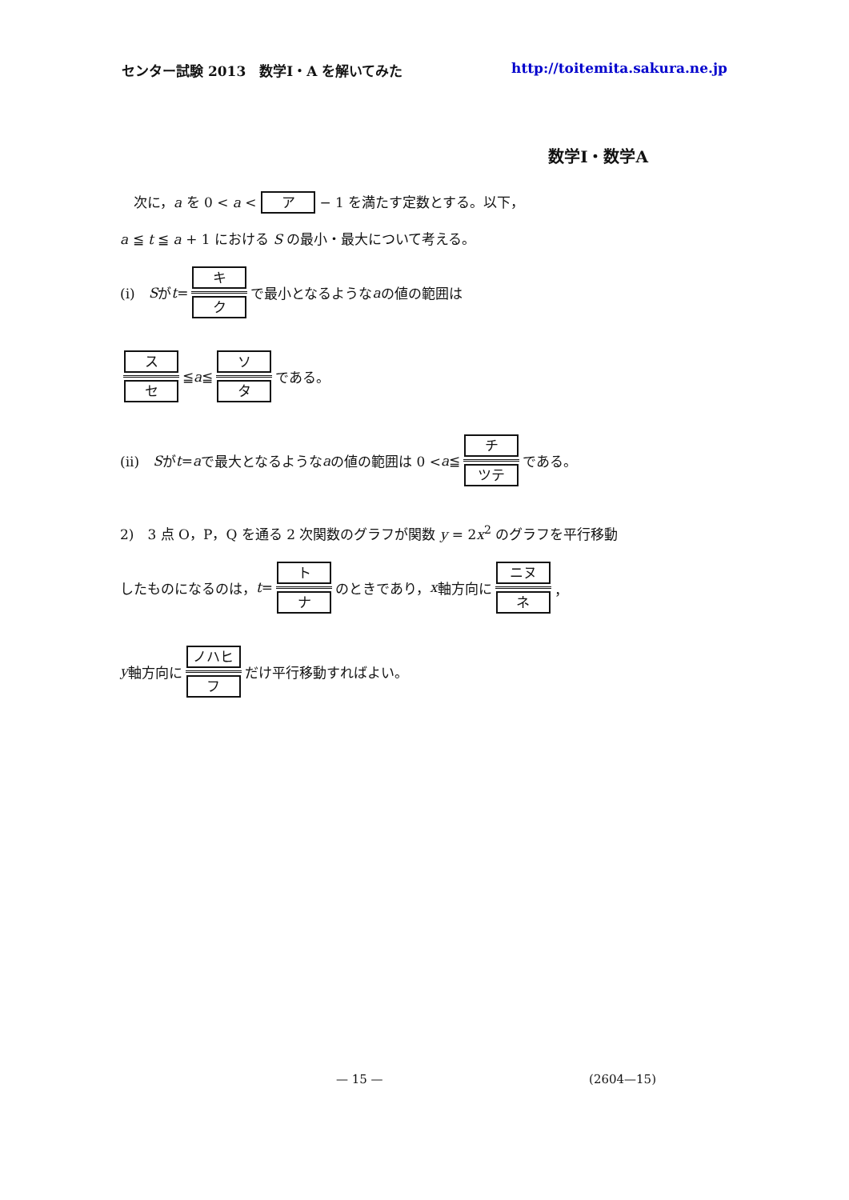センター試験 2013　数学Ⅰ・A を解いてみた http://toitemita.sakura.ne.jp
数学Ⅰ・数学A
　次に，a を 0 < a < ア − 1 を満たす定数とする。以下，
a ≦ t ≦ a + 1 における S の最小・最大について考える。
(i)　S が t = キ ク で最小となるような a の値の範囲は
ス セ ≦ a ≦ ソ タ である。
(ii)　S が t = a で最大となるような a の値の範囲は 0 < a ≦ チ ツテ である。
2)　3 点 O，P，Q を通る 2 次関数のグラフが関数 y = 2x<sup>2</sup> のグラフを平行移動
したものになるのは， t = ト ナ のときであり， x 軸方向に ニヌ ネ ，
y 軸方向に ノハヒ フ だけ平行移動すればよい。
— 15 — (2604—15)